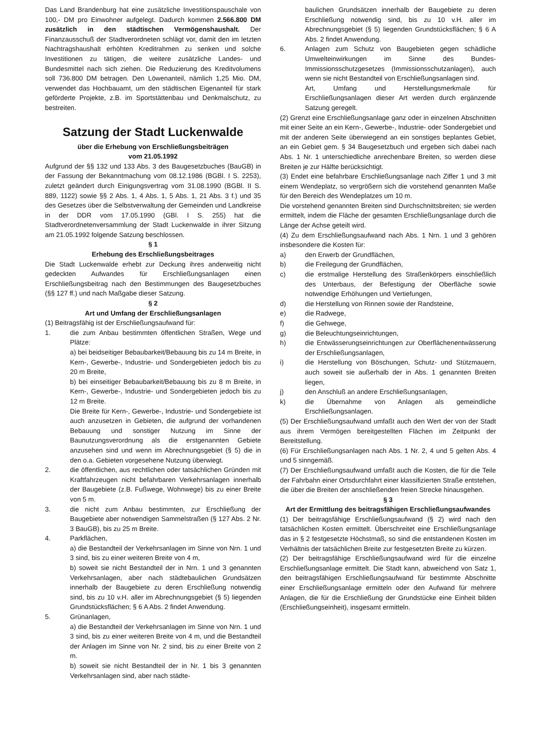Das Land Brandenburg hat eine zusätzliche Investitionspauschale von 100,- DM pro Einwohner aufgelegt. Dadurch kommen 2.566.800 DM zusätzlich in den städtischen Vermögenshaushalt. Der Finanzausschuß der Stadtverordneten schlägt vor, damit den im letzten Nachtragshaushalt erhöhten Kreditrahmen zu senken und solche Investitionen zu tätigen, die weitere zusätzliche Landes- und Bundesmittel nach sich ziehen. Die Reduzierung des Kreditvolumens soll 736.800 DM betragen. Den Löwenanteil, nämlich 1,25 Mio. DM, verwendet das Hochbauamt, um den städtischen Eigenanteil für stark geförderte Projekte, z.B. im Sportstättenbau und Denkmalschutz, zu bestreiten.
Satzung der Stadt Luckenwalde
über die Erhebung von Erschließungsbeiträgen
vom 21.05.1992
Aufgrund der §§ 132 und 133 Abs. 3 des Baugesetzbuches (BauGB) in der Fassung der Bekanntmachung vom 08.12.1986 (BGBl. I S. 2253), zuletzt geändert durch Einigungsvertrag vom 31.08.1990 (BGBl. II S. 889, 1122) sowie §§ 2 Abs. 1, 4 Abs. 1, 5 Abs. 1, 21 Abs. 3 f.) und 35 des Gesetzes über die Selbstverwaltung der Gemeinden und Landkreise in der DDR vom 17.05.1990 (GBl. I S. 255) hat die Stadtverordnetenversammlung der Stadt Luckenwalde in ihrer Sitzung am 21.05.1992 folgende Satzung beschlossen.
§ 1
Erhebung des Erschließungsbeitrages
Die Stadt Luckenwalde erhebt zur Deckung ihres anderweitig nicht gedeckten Aufwandes für Erschließungsanlagen einen Erschließungsbeitrag nach den Bestimmungen des Baugesetzbuches (§§ 127 ff.) und nach Maßgabe dieser Satzung.
§ 2
Art und Umfang der Erschließungsanlagen
(1) Beitragsfähig ist der Erschließungsaufwand für:
1. die zum Anbau bestimmten öffentlichen Straßen, Wege und Plätze:
a) bei beidseitiger Bebaubarkeit/Bebauung bis zu 14 m Breite, in Kern-, Gewerbe-, Industrie- und Sondergebieten jedoch bis zu 20 m Breite,
b) bei einseitiger Bebaubarkeit/Bebauung bis zu 8 m Breite, in Kern-, Gewerbe-, Industrie- und Sondergebieten jedoch bis zu 12 m Breite.
Die Breite für Kern-, Gewerbe-, Industrie- und Sondergebiete ist auch anzusetzen in Gebieten, die aufgrund der vorhandenen Bebauung und sonstiger Nutzung im Sinne der Baunutzungsverordnung als die erstgenannten Gebiete anzusehen sind und wenn im Abrechnungsgebiet (§ 5) die in den o.a. Gebieten vorgesehene Nutzung überwiegt.
2. die öffentlichen, aus rechtlichen oder tatsächlichen Gründen mit Kraftfahrzeugen nicht befahrbaren Verkehrsanlagen innerhalb der Baugebiete (z.B. Fußwege, Wohnwege) bis zu einer Breite von 5 m.
3. die nicht zum Anbau bestimmten, zur Erschließung der Baugebiete aber notwendigen Sammelstraßen (§ 127 Abs. 2 Nr. 3 BauGB), bis zu 25 m Breite.
4. Parkflächen,
a) die Bestandteil der Verkehrsanlagen im Sinne von Nrn. 1 und 3 sind, bis zu einer weiteren Breite von 4 m,
b) soweit sie nicht Bestandteil der in Nrn. 1 und 3 genannten Verkehrsanlagen, aber nach städtebaulichen Grundsätzen innerhalb der Baugebiete zu deren Erschließung notwendig sind, bis zu 10 v.H. aller im Abrechnungsgebiet (§ 5) liegenden Grundstücksflächen; § 6 A Abs. 2 findet Anwendung.
5. Grünanlagen,
a) die Bestandteil der Verkehrsanlagen im Sinne von Nrn. 1 und 3 sind, bis zu einer weiteren Breite von 4 m, und die Bestandteil der Anlagen im Sinne von Nr. 2 sind, bis zu einer Breite von 2 m.
b) soweit sie nicht Bestandteil der in Nr. 1 bis 3 genannten Verkehrsanlagen sind, aber nach städte-
baulichen Grundsätzen innerhalb der Baugebiete zu deren Erschließung notwendig sind, bis zu 10 v.H. aller im Abrechnungsgebiet (§ 5) liegenden Grundstücksflächen; § 6 A Abs. 2 findet Anwendung.
6. Anlagen zum Schutz von Baugebieten gegen schädliche Umwelteinwirkungen im Sinne des Bundes-Immissionsschutzgesetzes (Immissionsschutzanlagen), auch wenn sie nicht Bestandteil von Erschließungsanlagen sind.
Art, Umfang und Herstellungsmerkmale für Erschließungsanlagen dieser Art werden durch ergänzende Satzung geregelt.
(2) Grenzt eine Erschließungsanlage ganz oder in einzelnen Abschnitten mit einer Seite an ein Kern-, Gewerbe-, Industrie- oder Sondergebiet und mit der anderen Seite überwiegend an ein sonstiges beplantes Gebiet, an ein Gebiet gem. § 34 Baugesetzbuch und ergeben sich dabei nach Abs. 1 Nr. 1 unterschiedliche anrechenbare Breiten, so werden diese Breiten je zur Hälfte berücksichtigt.
(3) Endet eine befahrbare Erschließungsanlage nach Ziffer 1 und 3 mit einem Wendeplatz, so vergrößern sich die vorstehend genannten Maße für den Bereich des Wendeplatzes um 10 m.
Die vorstehend genannten Breiten sind Durchschnittsbreiten; sie werden ermittelt, indem die Fläche der gesamten Erschließungsanlage durch die Länge der Achse geteilt wird.
(4) Zu dem Erschließungsaufwand nach Abs. 1 Nrn. 1 und 3 gehören insbesondere die Kosten für:
a) den Erwerb der Grundflächen,
b) die Freilegung der Grundflächen,
c) die erstmalige Herstellung des Straßenkörpers einschließlich des Unterbaus, der Befestigung der Oberfläche sowie notwendige Erhöhungen und Vertiefungen,
d) die Herstellung von Rinnen sowie der Randsteine,
e) die Radwege,
f) die Gehwege,
g) die Beleuchtungseinrichtungen,
h) die Entwässerungseinrichtungen zur Oberflächenentwässerung der Erschließungsanlagen,
i) die Herstellung von Böschungen, Schutz- und Stützmauern, auch soweit sie außerhalb der in Abs. 1 genannten Breiten liegen,
j) den Anschluß an andere Erschließungsanlagen,
k) die Übernahme von Anlagen als gemeindliche Erschließungsanlagen.
(5) Der Erschließungsaufwand umfaßt auch den Wert der von der Stadt aus ihrem Vermögen bereitgestellten Flächen im Zeitpunkt der Bereitstellung.
(6) Für Erschließungsanlagen nach Abs. 1 Nr. 2, 4 und 5 gelten Abs. 4 und 5 sinngemäß.
(7) Der Erschließungsaufwand umfaßt auch die Kosten, die für die Teile der Fahrbahn einer Ortsdurchfahrt einer klassifizierten Straße entstehen, die über die Breiten der anschließenden freien Strecke hinausgehen.
§ 3
Art der Ermittlung des beitragsfähigen Erschließungsaufwandes
(1) Der beitragsfähige Erschließungsaufwand (§ 2) wird nach den tatsächlichen Kosten ermittelt. Überschreitet eine Erschließungsanlage das in § 2 festgesetzte Höchstmaß, so sind die entstandenen Kosten im Verhältnis der tatsächlichen Breite zur festgesetzten Breite zu kürzen.
(2) Der beitragsfähige Erschließungsaufwand wird für die einzelne Erschließungsanlage ermittelt. Die Stadt kann, abweichend von Satz 1, den beitragsfähigen Erschließungsaufwand für bestimmte Abschnitte einer Erschließungsanlage ermitteln oder den Aufwand für mehrere Anlagen, die für die Erschließung der Grundstücke eine Einheit bilden (Erschließungseinheit), insgesamt ermitteln.